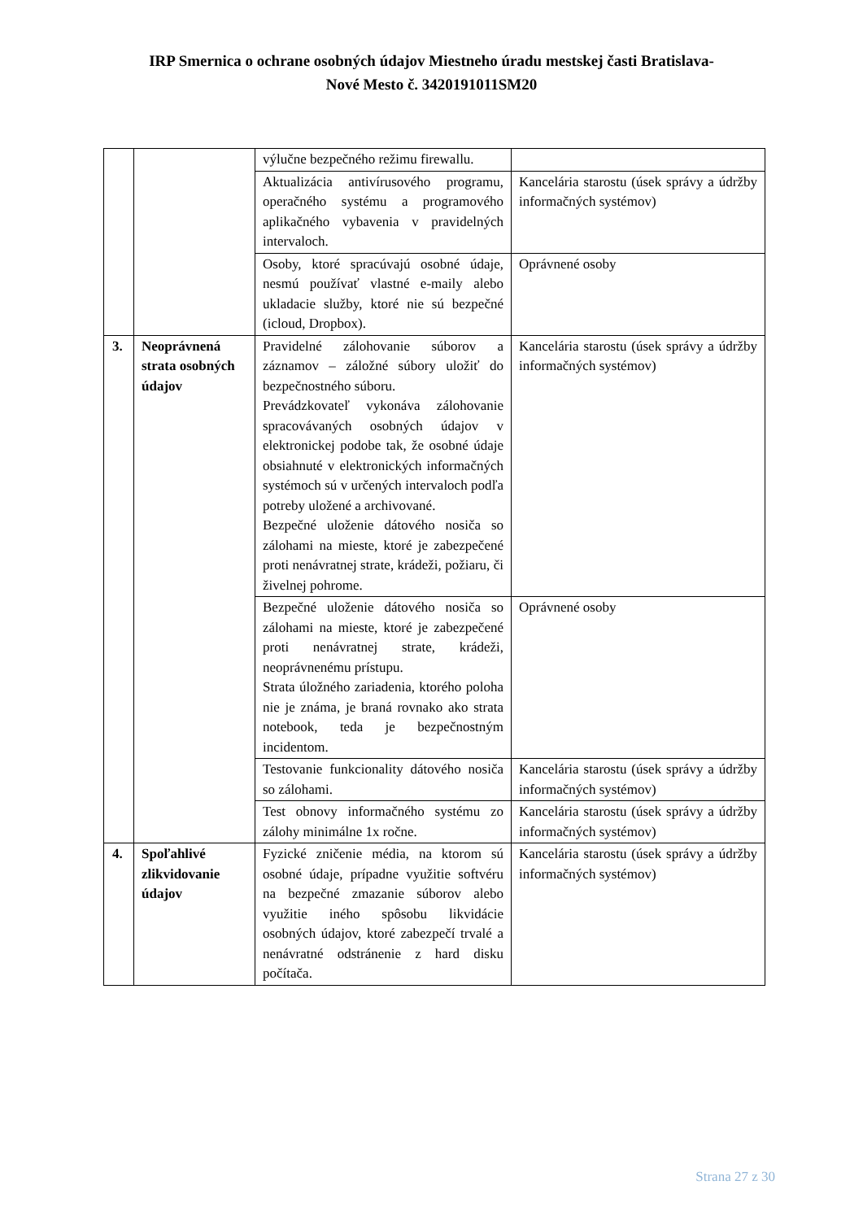IRP Smernica o ochrane osobných údajov Miestneho úradu mestskej časti Bratislava-
Nové Mesto č. 3420191011SM20
| | | výlučne bezpečného režimu firewallu. | |
| | | Aktualizácia antivírusového programu, operačného systému a programového aplikačného vybavenia v pravidelných intervaloch. | Kancelária starostu (úsek správy a údržby informačných systémov) |
| | | Osoby, ktoré spracúvajú osobné údaje, nesmú používať vlastné e-maily alebo ukladacie služby, ktoré nie sú bezpečné (icloud, Dropbox). | Oprávnené osoby |
| 3. | Neoprávnená strata osobných údajov | Pravidelné zálohovanie súborov a záznamov – záložné súbory uložiť do bezpečnostného súboru. Prevádzkovateľ vykonáva zálohovanie spracovávaných osobných údajov v elektronickej podobe tak, že osobné údaje obsiahnuté v elektronických informačných systémoch sú v určených intervaloch podľa potreby uložené a archivované. Bezpečné uloženie dátového nosiča so zálohami na mieste, ktoré je zabezpečené proti nenávratnej strate, krádeži, požiaru, či živelnej pohrome. | Kancelária starostu (úsek správy a údržby informačných systémov) |
| | | Bezpečné uloženie dátového nosiča so zálohami na mieste, ktoré je zabezpečené proti nenávratnej strate, krádeži, neoprávnenému prístupu. Strata úložného zariadenia, ktorého poloha nie je známa, je braná rovnako ako strata notebook, teda je bezpečnostným incidentom. | Oprávnené osoby |
| | | Testovanie funkcionality dátového nosiča so zálohami. | Kancelária starostu (úsek správy a údržby informačných systémov) |
| | | Test obnovy informačného systému zo zálohy minimálne 1x ročne. | Kancelária starostu (úsek správy a údržby informačných systémov) |
| 4. | Spoľahlivé zlikvidovanie údajov | Fyzické zničenie média, na ktorom sú osobné údaje, prípadne využitie softvéru na bezpečné zmazanie súborov alebo využitie iného spôsobu likvidácie osobných údajov, ktoré zabezpečí trvalé a nenávratné odstránenie z hard disku počítača. | Kancelária starostu (úsek správy a údržby informačných systémov) |
Strana 27 z 30